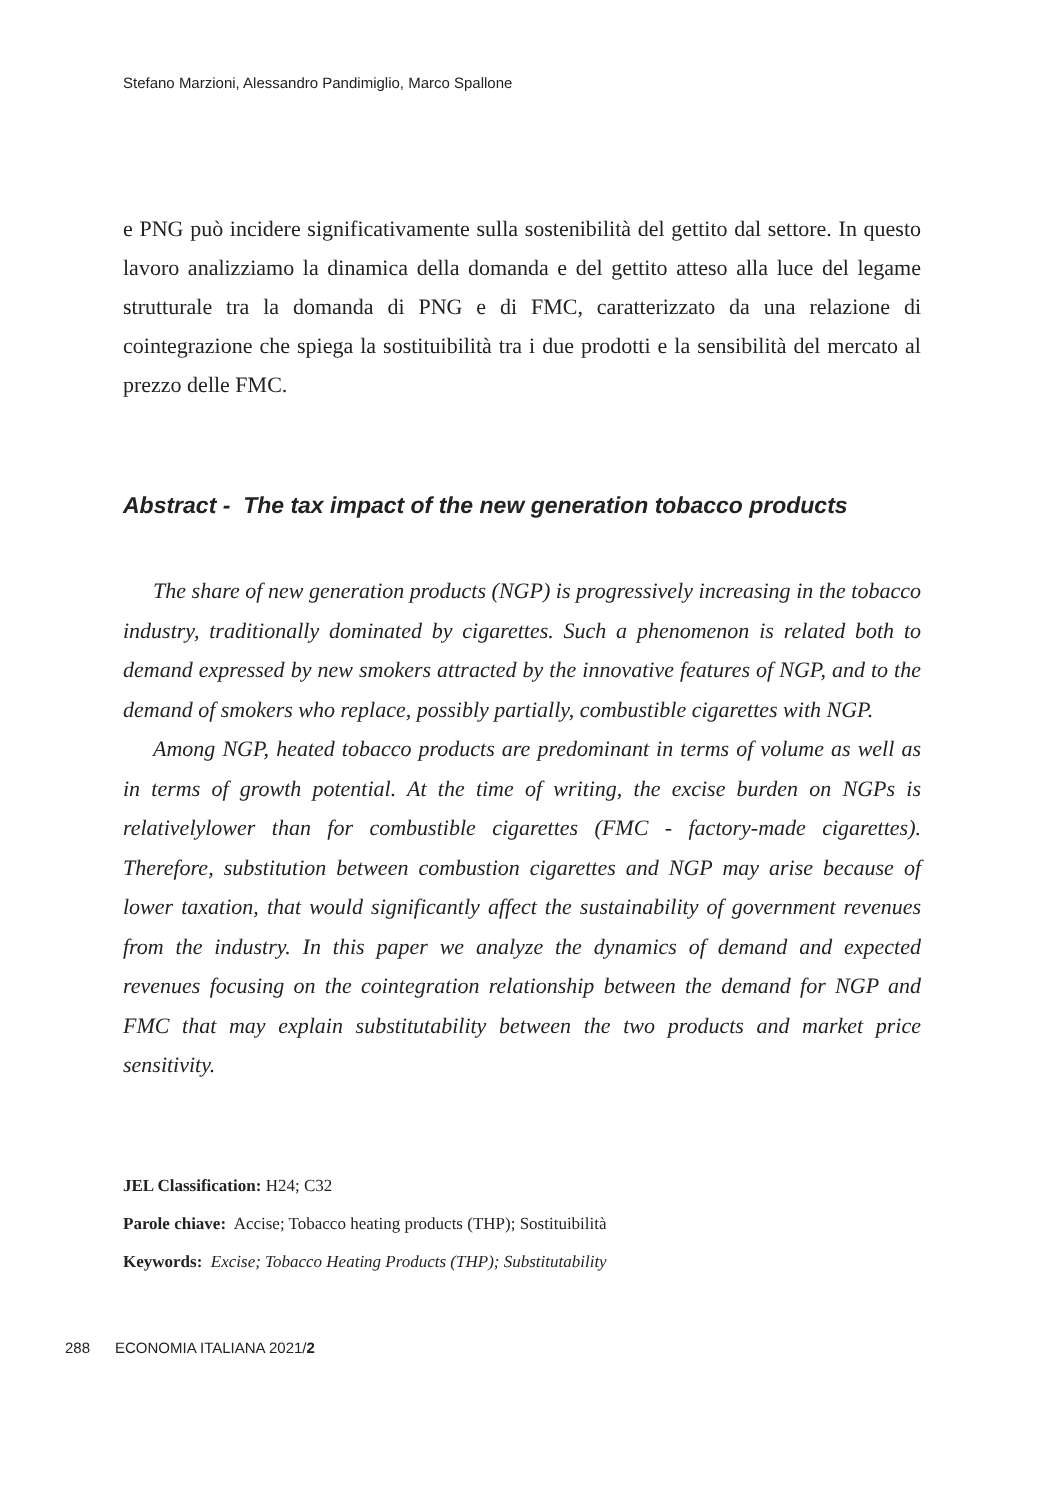Stefano Marzioni, Alessandro Pandimiglio, Marco Spallone
e PNG può incidere significativamente sulla sostenibilità del gettito dal settore. In questo lavoro analizziamo la dinamica della domanda e del gettito atteso alla luce del legame strutturale tra la domanda di PNG e di FMC, caratterizzato da una relazione di cointegrazione che spiega la sostituibilità tra i due prodotti e la sensibilità del mercato al prezzo delle FMC.
Abstract - The tax impact of the new generation tobacco products
The share of new generation products (NGP) is progressively increasing in the tobacco industry, traditionally dominated by cigarettes. Such a phenomenon is related both to demand expressed by new smokers attracted by the innovative features of NGP, and to the demand of smokers who replace, possibly partially, combustible cigarettes with NGP.
Among NGP, heated tobacco products are predominant in terms of volume as well as in terms of growth potential. At the time of writing, the excise burden on NGPs is relativelylower than for combustible cigarettes (FMC - factory-made cigarettes). Therefore, substitution between combustion cigarettes and NGP may arise because of lower taxation, that would significantly affect the sustainability of government revenues from the industry. In this paper we analyze the dynamics of demand and expected revenues focusing on the cointegration relationship between the demand for NGP and FMC that may explain substitutability between the two products and market price sensitivity.
JEL Classification: H24; C32
Parole chiave: Accise; Tobacco heating products (THP); Sostituibilità
Keywords: Excise; Tobacco Heating Products (THP); Substitutability
288 ECONOMIA ITALIANA 2021/2